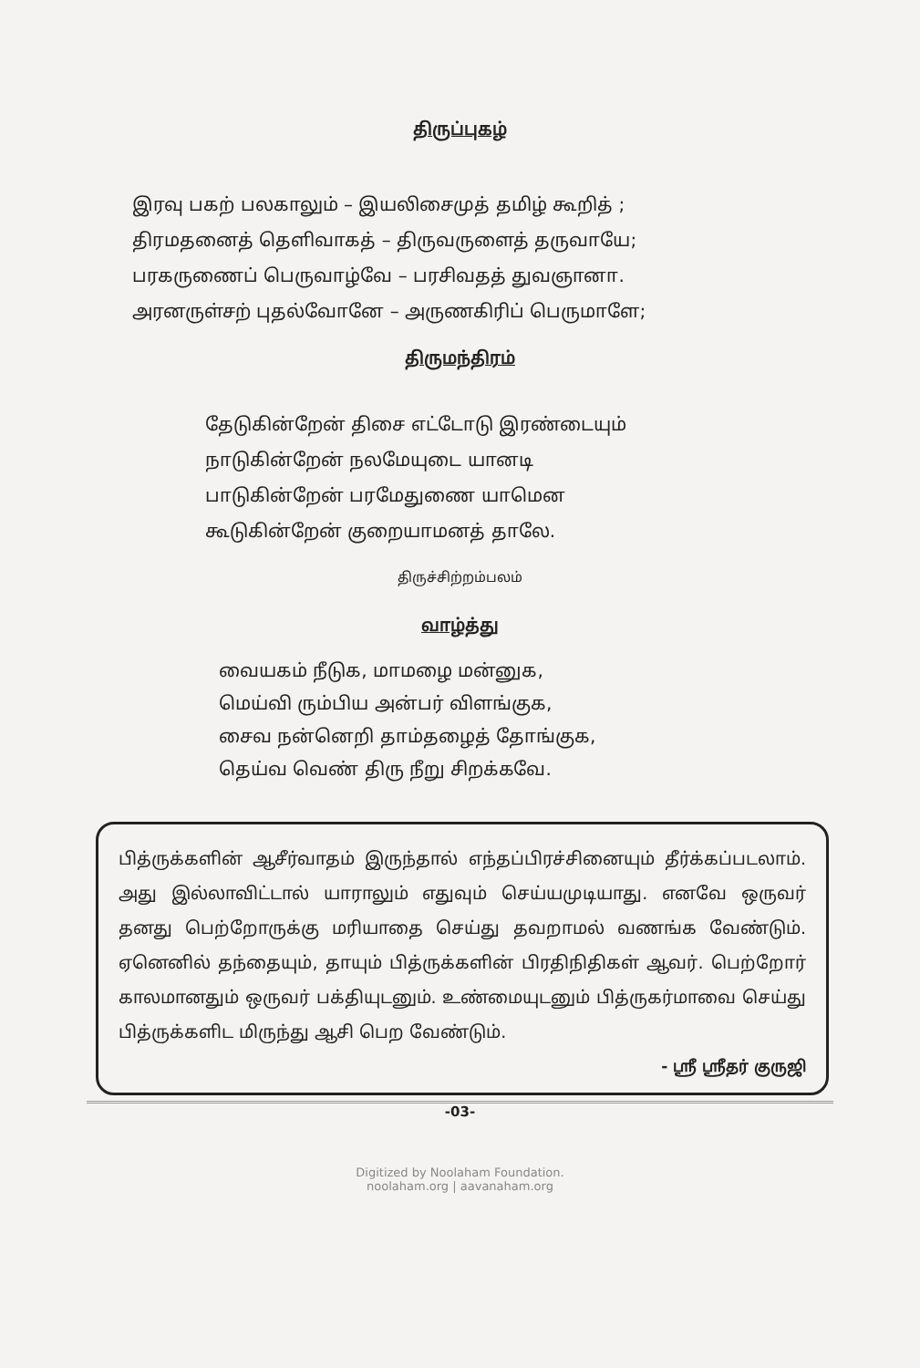திருப்புகழ்
இரவு பகற் பலகாலும் – இயலிசைமுத் தமிழ் கூறித் ;
திரமதனைத் தெளிவாகத் – திருவருளைத் தருவாயே;
பரகருணைப் பெருவாழ்வே – பரசிவதத் துவஞானா.
அரனருள்சற் புதல்வோனே – அருணகிரிப் பெருமாளே;
திருமந்திரம்
தேடுகின்றேன் திசை எட்டோடு இரண்டையும்
நாடுகின்றேன் நலமேயுடை யானடி
பாடுகின்றேன் பரமேதுணை யாமென
கூடுகின்றேன் குறையாமனத் தாலே.
திருச்சிற்றம்பலம்
வாழ்த்து
வையகம் நீடுக, மாமழை மன்னுக,
மெய்வி ரும்பிய அன்பர் விளங்குக,
சைவ நன்னெறி தாம்தழைத் தோங்குக,
தெய்வ வெண் திரு நீறு சிறக்கவே.
பித்ருக்களின் ஆசீர்வாதம் இருந்தால் எந்தப்பிரச்சினையும் தீர்க்கப்படலாம். அது இல்லாவிட்டால் யாராலும் எதுவும் செய்யமுடியாது. எனவே ஒருவர் தனது பெற்றோருக்கு மரியாதை செய்து தவறாமல் வணங்க வேண்டும். ஏனெனில் தந்தையும், தாயும் பித்ருக்களின் பிரதிநிதிகள் ஆவர். பெற்றோர் காலமானதும் ஒருவர் பக்தியுடனும். உண்மையுடனும் பித்ருகர்மாவை செய்து பித்ருக்களிட மிருந்து ஆசி பெற வேண்டும்.
- ஸ்ரீ ஸ்ரீதர் குருஜி
-03-
Digitized by Noolaham Foundation.
noolaham.org | aavanaham.org